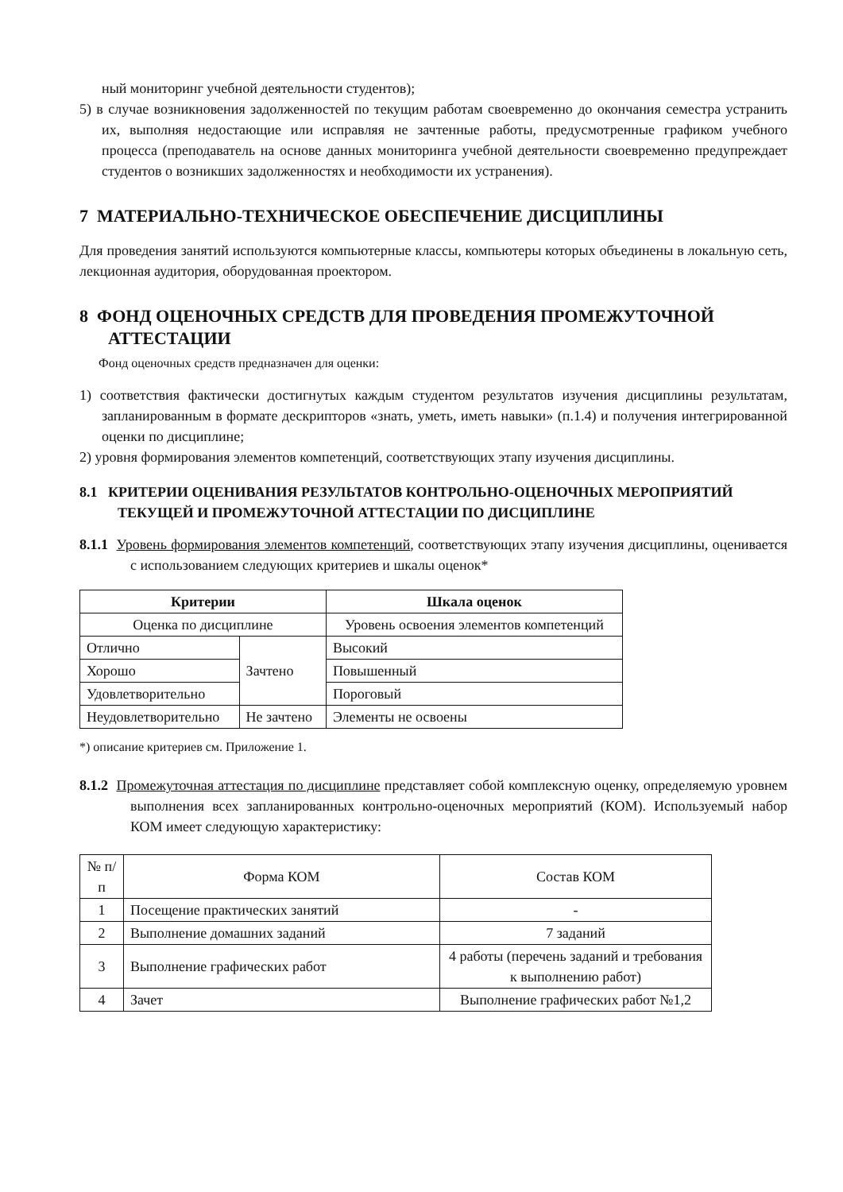ный мониторинг учебной деятельности студентов);
5) в случае возникновения задолженностей по текущим работам своевременно до окончания семестра устранить их, выполняя недостающие или исправляя не зачтенные работы, предусмотренные графиком учебного процесса (преподаватель на основе данных мониторинга учебной деятельности своевременно предупреждает студентов о возникших задолженностях и необходимости их устранения).
7 МАТЕРИАЛЬНО-ТЕХНИЧЕСКОЕ ОБЕСПЕЧЕНИЕ ДИСЦИПЛИНЫ
Для проведения занятий используются компьютерные классы, компьютеры которых объединены в локальную сеть, лекционная аудитория, оборудованная проектором.
8 ФОНД ОЦЕНОЧНЫХ СРЕДСТВ ДЛЯ ПРОВЕДЕНИЯ ПРОМЕЖУТОЧНОЙ АТТЕСТАЦИИ
Фонд оценочных средств предназначен для оценки:
1) соответствия фактически достигнутых каждым студентом результатов изучения дисциплины результатам, запланированным в формате дескрипторов «знать, уметь, иметь навыки» (п.1.4) и получения интегрированной оценки по дисциплине;
2) уровня формирования элементов компетенций, соответствующих этапу изучения дисциплины.
8.1 КРИТЕРИИ ОЦЕНИВАНИЯ РЕЗУЛЬТАТОВ КОНТРОЛЬНО-ОЦЕНОЧНЫХ МЕРОПРИЯТИЙ ТЕКУЩЕЙ И ПРОМЕЖУТОЧНОЙ АТТЕСТАЦИИ ПО ДИСЦИПЛИНЕ
8.1.1 Уровень формирования элементов компетенций, соответствующих этапу изучения дисциплины, оценивается с использованием следующих критериев и шкалы оценок*
| Критерии | | Шкала оценок |
| --- | --- | --- |
| Оценка по дисциплине | | Уровень освоения элементов компетенций |
| Отлично | Зачтено | Высокий |
| Хорошо | | Повышенный |
| Удовлетворительно | | Пороговый |
| Неудовлетворительно | Не зачтено | Элементы не освоены |
*) описание критериев см. Приложение 1.
8.1.2 Промежуточная аттестация по дисциплине представляет собой комплексную оценку, определяемую уровнем выполнения всех запланированных контрольно-оценочных мероприятий (КОМ). Используемый набор КОМ имеет следующую характеристику:
| № п/п | Форма КОМ | Состав КОМ |
| 1 | Посещение практических занятий | - |
| 2 | Выполнение домашних заданий | 7 заданий |
| 3 | Выполнение графических работ | 4 работы (перечень заданий и требования к выполнению работ) |
| 4 | Зачет | Выполнение графических работ №1,2 |